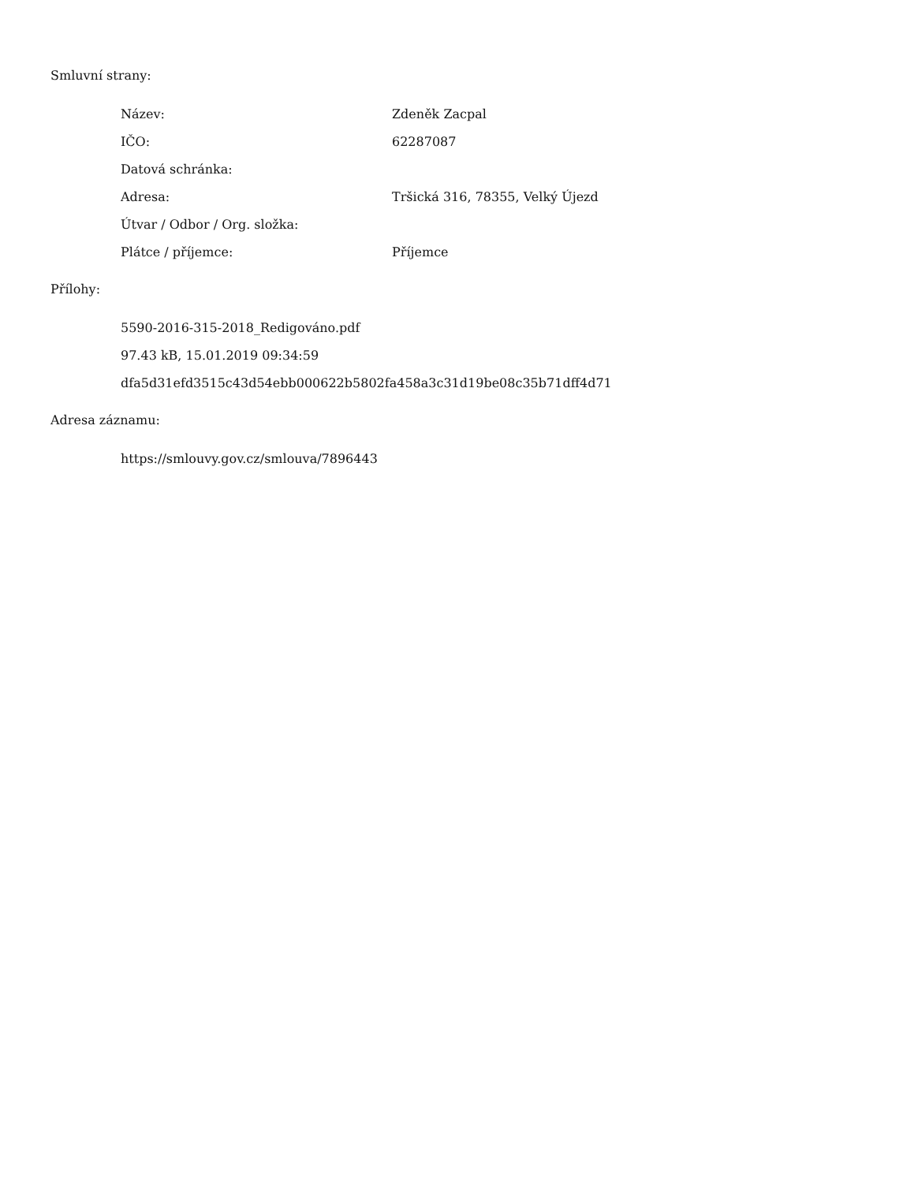Smluvní strany:
| Název: | Zdeněk Zacpal |
| IČO: | 62287087 |
| Datová schránka: | |
| Adresa: | Tršická 316, 78355, Velký Újezd |
| Útvar / Odbor / Org. složka: | |
| Plátce / příjemce: | Příjemce |
Přílohy:
5590-2016-315-2018_Redigováno.pdf
97.43 kB, 15.01.2019 09:34:59
dfa5d31efd3515c43d54ebb000622b5802fa458a3c31d19be08c35b71dff4d71
Adresa záznamu:
https://smlouvy.gov.cz/smlouva/7896443